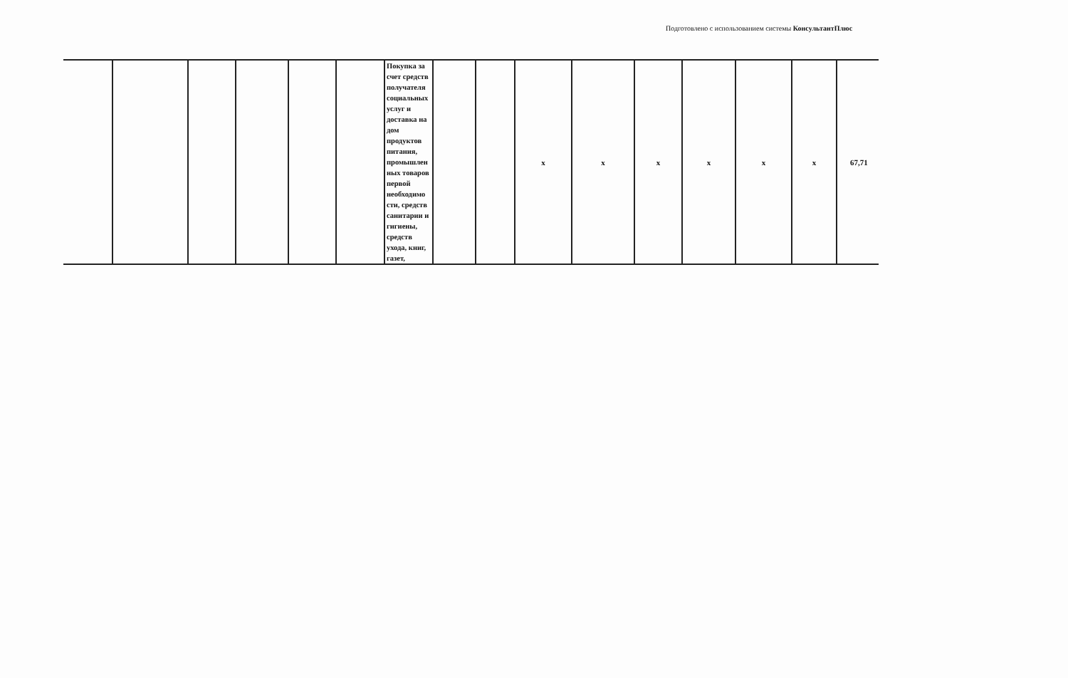Подготовлено с использованием системы КонсультантПлюс
| | | | | | | Покупка за счет средств получателя социальных услуг и доставка на дом продуктов питания, промышлен ных товаров первой необходимо сти, средств санитарии и гигиены, средств ухода, книг, газет, | | | x | x | x | x | x | x | 67,71 |